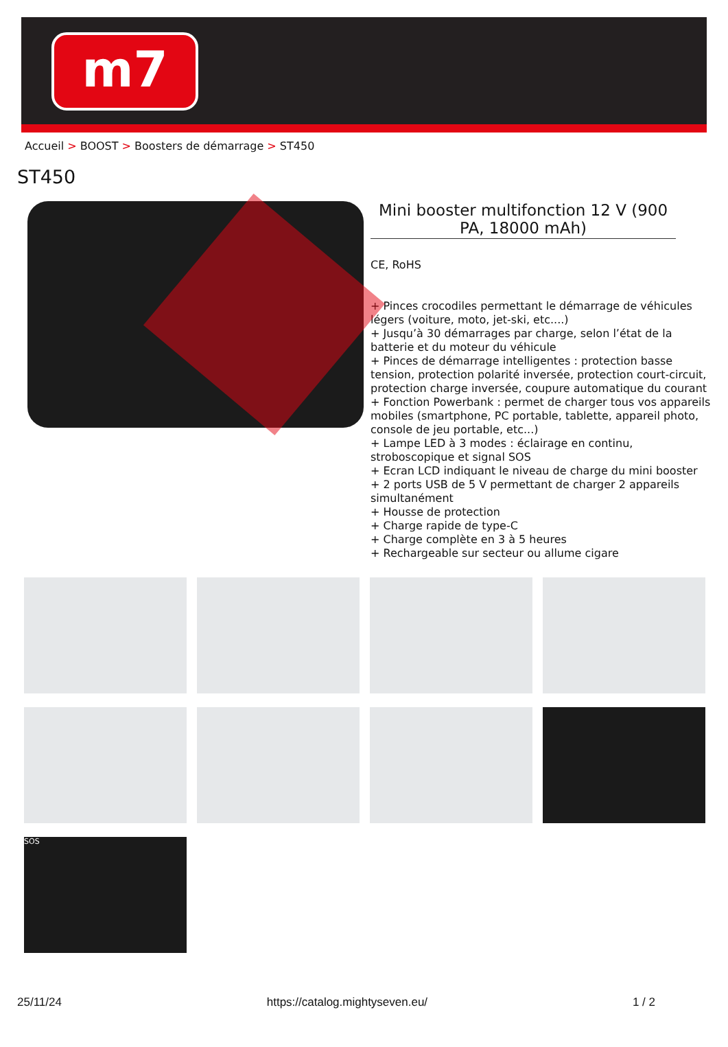m7
Accueil > BOOST > Boosters de démarrage > ST450
ST450
Mini booster multifonction 12 V (900 PA, 18000 mAh)
CE, RoHS
+ Pinces crocodiles permettant le démarrage de véhicules légers (voiture, moto, jet-ski, etc....)
+ Jusqu’à 30 démarrages par charge, selon l’état de la batterie et du moteur du véhicule
+ Pinces de démarrage intelligentes : protection basse tension, protection polarité inversée, protection court-circuit, protection charge inversée, coupure automatique du courant
+ Fonction Powerbank : permet de charger tous vos appareils mobiles (smartphone, PC portable, tablette, appareil photo, console de jeu portable, etc...)
+ Lampe LED à 3 modes : éclairage en continu, stroboscopique et signal SOS
+ Ecran LCD indiquant le niveau de charge du mini booster
+ 2 ports USB de 5 V permettant de charger 2 appareils simultanément
+ Housse de protection
+ Charge rapide de type-C
+ Charge complète en 3 à 5 heures
+ Rechargeable sur secteur ou allume cigare
SOS
25/11/24 https://catalog.mightyseven.eu/ 1 / 2